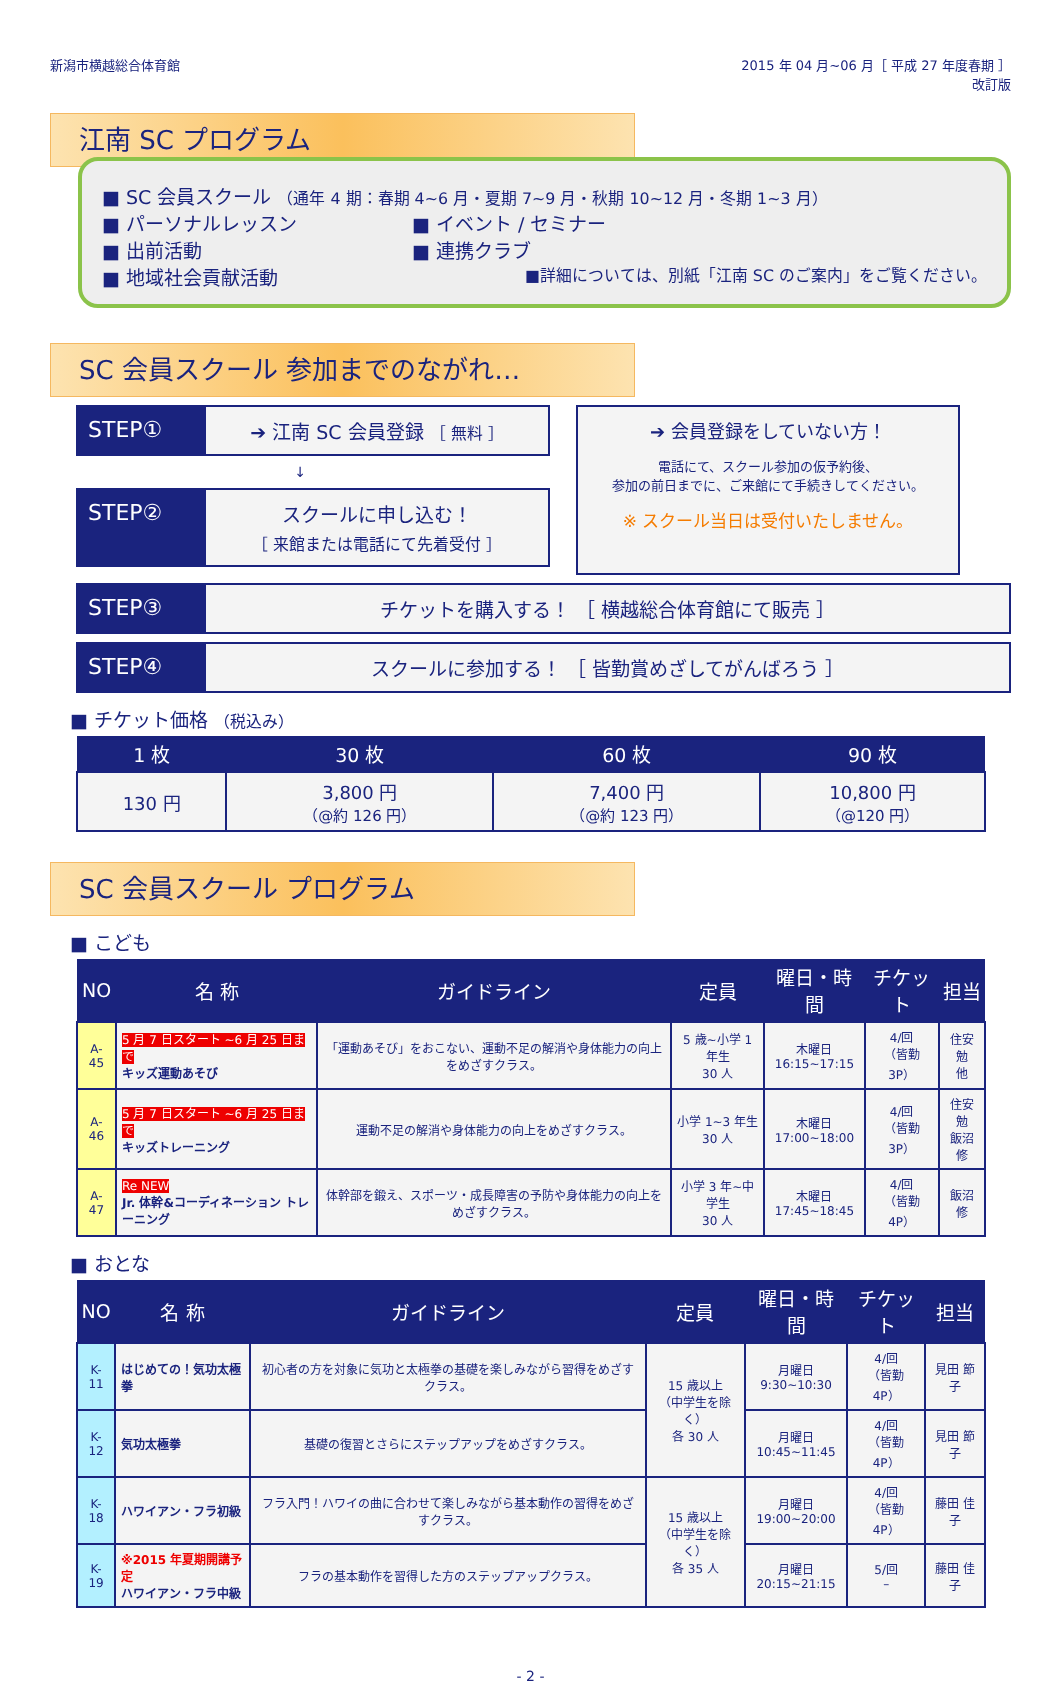新潟市横越総合体育館 2015 年 04 月~06 月［ 平成 27 年度春期 ］
改訂版
江南 SC プログラム
■ SC 会員スクール （通年 4 期：春期 4~6 月・夏期 7~9 月・秋期 10~12 月・冬期 1~3 月）
■ パーソナルレッスン ■ イベント / セミナー
■ 出前活動 ■ 連携クラブ
■ 地域社会貢献活動 ■詳細については、別紙「江南 SC のご案内」をご覧ください。
SC 会員スクール 参加までのながれ…
STEP①
➔ 江南 SC 会員登録 ［ 無料 ］
↓
STEP②
スクールに申し込む！
［ 来館または電話にて先着受付 ］
➔ 会員登録をしていない方！
電話にて、スクール参加の仮予約後、
参加の前日までに、ご来館にて手続きしてください。
※ スクール当日は受付いたしません。
STEP③
チケットを購入する！ ［ 横越総合体育館にて販売 ］
STEP④
スクールに参加する！ ［ 皆勤賞めざしてがんばろう ］
■ チケット価格 （税込み）
| 1 枚 | 30 枚 | 60 枚 | 90 枚 |
| --- | --- | --- | --- |
| 130 円 | 3,800 円 （@約 126 円） | 7,400 円 （@約 123 円） | 10,800 円 （@120 円） |
SC 会員スクール プログラム
■ こども
| NO | 名 称 | ガイドライン | 定員 | 曜日・時間 | チケット | 担当 |
| --- | --- | --- | --- | --- | --- | --- |
| A-45 | 5 月 7 日スタート ~6 月 25 日まで キッズ運動あそび | 「運動あそび」をおこない、運動不足の解消や身体能力の向上をめざすクラス。 | 5 歳~小学 1 年生 30 人 | 木曜日 16:15~17:15 | 4/回 （皆勤 3P） | 住安 勉 他 |
| A-46 | 5 月 7 日スタート ~6 月 25 日まで キッズトレーニング | 運動不足の解消や身体能力の向上をめざすクラス。 | 小学 1~3 年生 30 人 | 木曜日 17:00~18:00 | 4/回 （皆勤 3P） | 住安 勉 飯沼 修 |
| A-47 | Re NEW Jr. 体幹&コーディネーション トレーニング | 体幹部を鍛え、スポーツ・成長障害の予防や身体能力の向上をめざすクラス。 | 小学 3 年~中学生 30 人 | 木曜日 17:45~18:45 | 4/回 （皆勤 4P） | 飯沼 修 |
■ おとな
| NO | 名 称 | ガイドライン | 定員 | 曜日・時間 | チケット | 担当 |
| --- | --- | --- | --- | --- | --- | --- |
| K-11 | はじめての！気功太極拳 | 初心者の方を対象に気功と太極拳の基礎を楽しみながら習得をめざすクラス。 | 15 歳以上 （中学生を除く） 各 30 人 | 月曜日 9:30~10:30 | 4/回 （皆勤 4P） | 見田 節子 |
| K-12 | 気功太極拳 | 基礎の復習とさらにステップアップをめざすクラス。 | | 月曜日 10:45~11:45 | 4/回 （皆勤 4P） | 見田 節子 |
| K-18 | ハワイアン・フラ初級 | フラ入門！ハワイの曲に合わせて楽しみながら基本動作の習得をめざすクラス。 | 15 歳以上 （中学生を除く） 各 35 人 | 月曜日 19:00~20:00 | 4/回 （皆勤 4P） | 藤田 佳子 |
| K-19 | ※2015 年夏期開講予定 ハワイアン・フラ中級 | フラの基本動作を習得した方のステップアップクラス。 | | 月曜日 20:15~21:15 | 5/回 – | 藤田 佳子 |
- 2 -